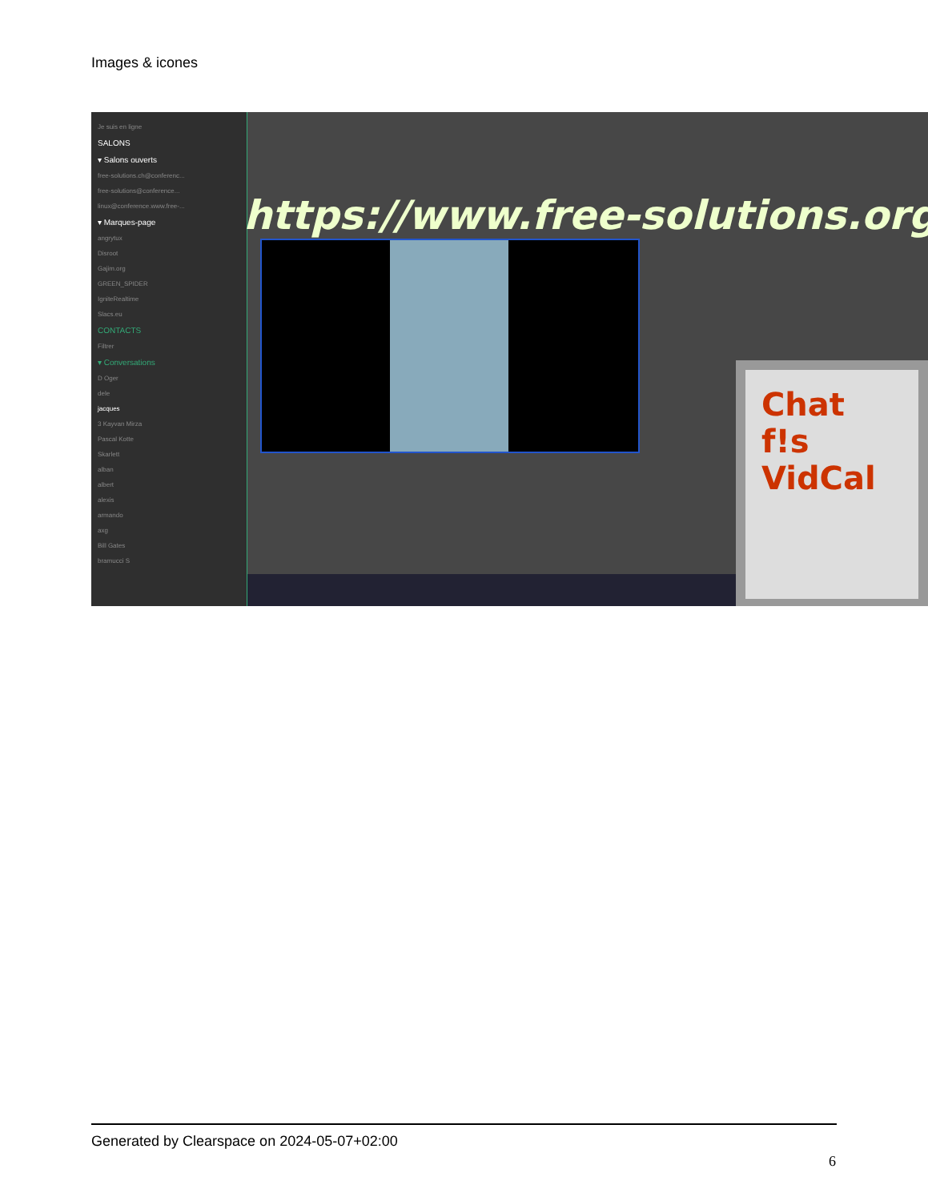Images & icones
Je suis en ligne
SALONS
▾ Salons ouverts
free-solutions.ch@conferenc...
free-solutions@conference...
linux@conference.www.free-...
▾ Marques-page
angrytux
Disroot
Gajim.org
GREEN_SPIDER
IgniteRealtime
Slacs.eu
CONTACTS
Filtrer
▾ Conversations
D Oger
dele
jacques
3 Kayvan Mirza
Pascal Kotte
Skarlett
alban
albert
alexis
armando
axg
Bill Gates
bramucci S
https://www.free-solutions.org/
Chat
f!s
VidCal
Generated by Clearspace on 2024-05-07+02:00
6